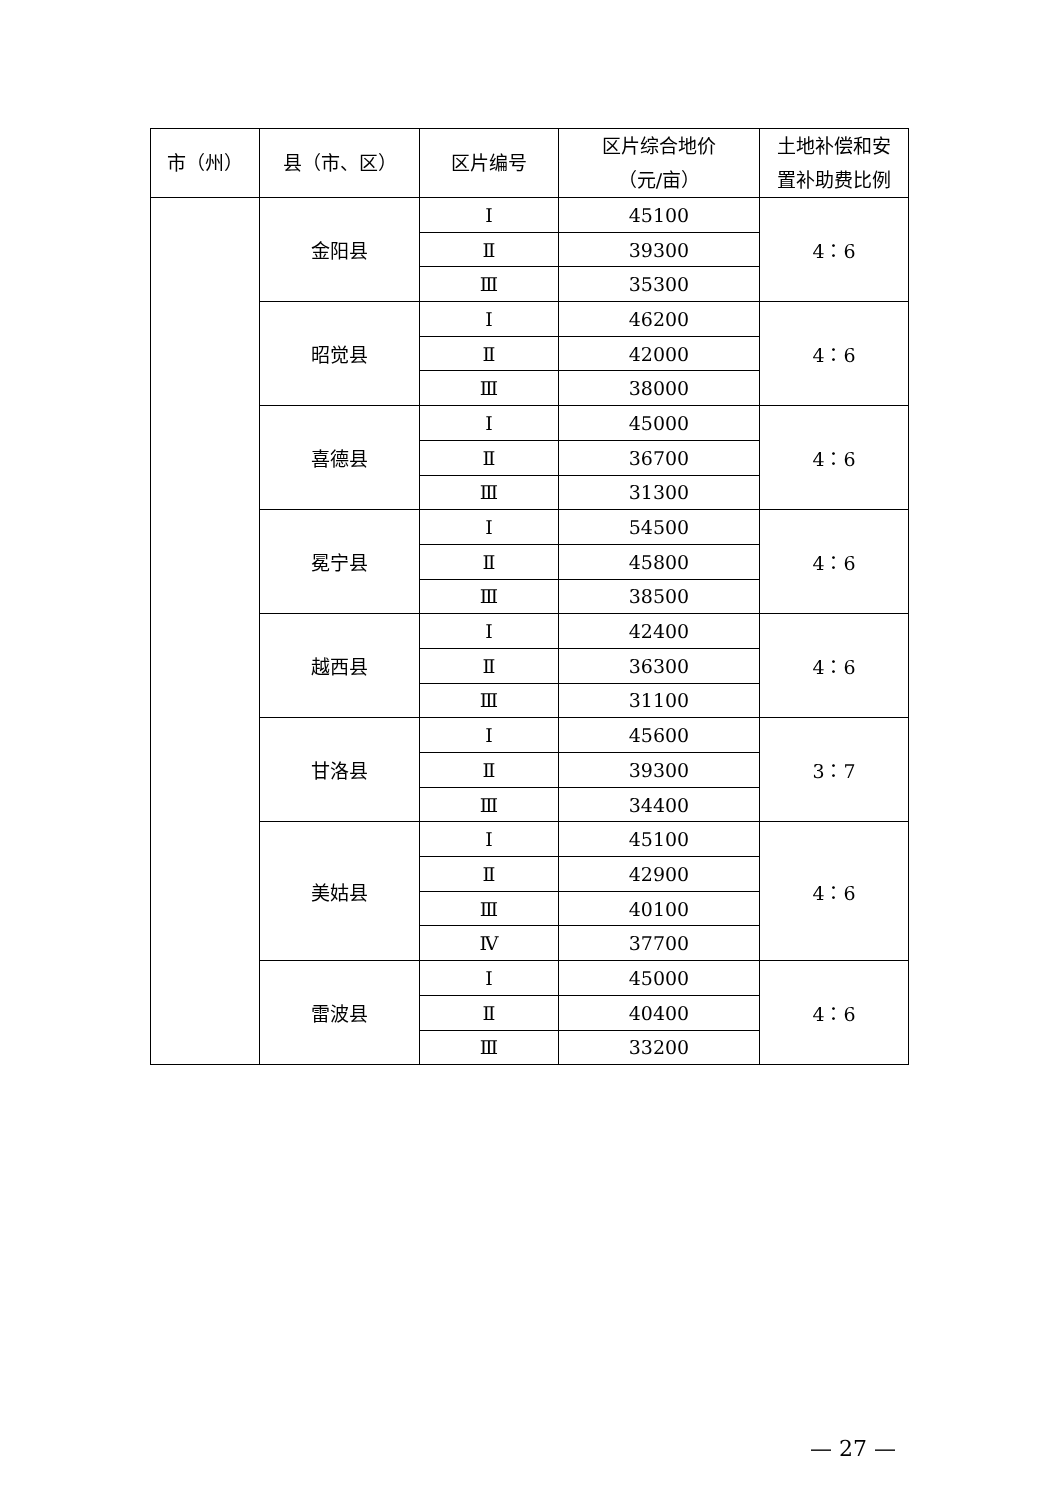| 市（州） | 县（市、区） | 区片编号 | 区片综合地价 （元/亩） | 土地补偿和安 置补助费比例 |
| --- | --- | --- | --- | --- |
| | 金阳县 | Ⅰ | 45100 | 4：6 |
| | | Ⅱ | 39300 | |
| | | Ⅲ | 35300 | |
| | 昭觉县 | Ⅰ | 46200 | 4：6 |
| | | Ⅱ | 42000 | |
| | | Ⅲ | 38000 | |
| | 喜德县 | Ⅰ | 45000 | 4：6 |
| | | Ⅱ | 36700 | |
| | | Ⅲ | 31300 | |
| | 冕宁县 | Ⅰ | 54500 | 4：6 |
| | | Ⅱ | 45800 | |
| | | Ⅲ | 38500 | |
| | 越西县 | Ⅰ | 42400 | 4：6 |
| | | Ⅱ | 36300 | |
| | | Ⅲ | 31100 | |
| | 甘洛县 | Ⅰ | 45600 | 3：7 |
| | | Ⅱ | 39300 | |
| | | Ⅲ | 34400 | |
| | 美姑县 | Ⅰ | 45100 | 4：6 |
| | | Ⅱ | 42900 | |
| | | Ⅲ | 40100 | |
| | | Ⅳ | 37700 | |
| | 雷波县 | Ⅰ | 45000 | 4：6 |
| | | Ⅱ | 40400 | |
| | | Ⅲ | 33200 | |
— 27 —